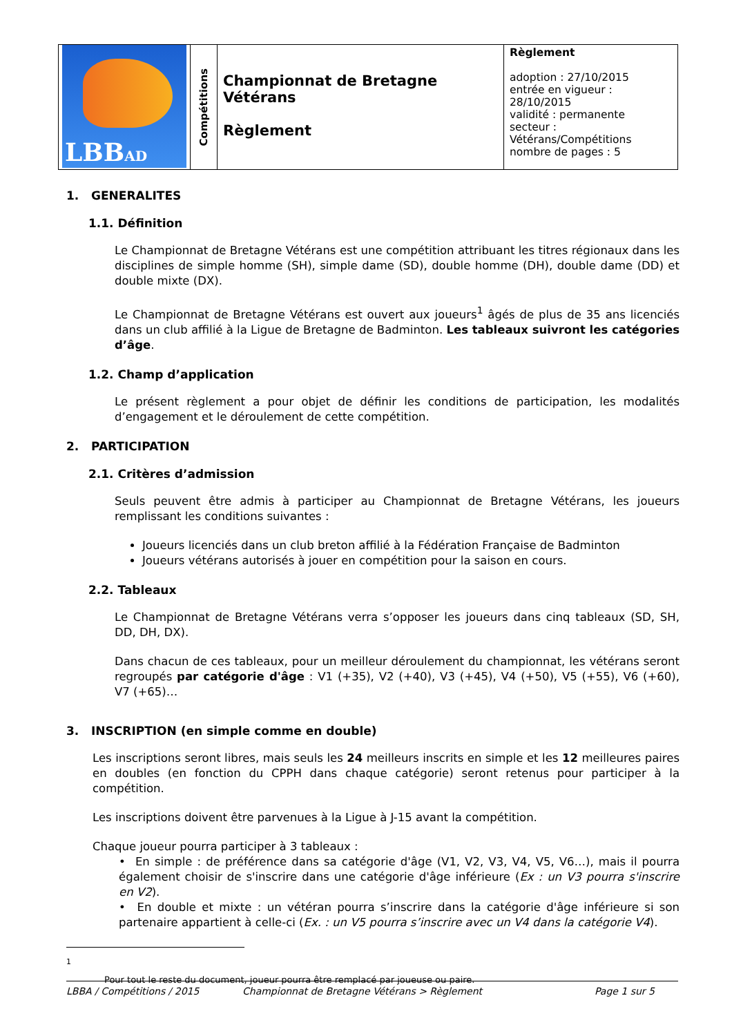| LBB AD | Compétitions | Championnat de Bretagne Vétérans Règlement | Règlement adoption : 27/10/2015 entrée en vigueur : 28/10/2015 validité : permanente secteur : Vétérans/Compétitions nombre de pages : 5 |
1. GENERALITES
1.1. Définition
Le Championnat de Bretagne Vétérans est une compétition attribuant les titres régionaux dans les disciplines de simple homme (SH), simple dame (SD), double homme (DH), double dame (DD) et double mixte (DX).
Le Championnat de Bretagne Vétérans est ouvert aux joueurs<sup>1</sup> âgés de plus de 35 ans licenciés dans un club affilié à la Ligue de Bretagne de Badminton. Les tableaux suivront les catégories d’âge.
1.2. Champ d’application
Le présent règlement a pour objet de définir les conditions de participation, les modalités d’engagement et le déroulement de cette compétition.
2. PARTICIPATION
2.1. Critères d’admission
Seuls peuvent être admis à participer au Championnat de Bretagne Vétérans, les joueurs remplissant les conditions suivantes :
Joueurs licenciés dans un club breton affilié à la Fédération Française de Badminton
Joueurs vétérans autorisés à jouer en compétition pour la saison en cours.
2.2. Tableaux
Le Championnat de Bretagne Vétérans verra s’opposer les joueurs dans cinq tableaux (SD, SH, DD, DH, DX).
Dans chacun de ces tableaux, pour un meilleur déroulement du championnat, les vétérans seront regroupés par catégorie d'âge : V1 (+35), V2 (+40), V3 (+45), V4 (+50), V5 (+55), V6 (+60), V7 (+65)…
3. INSCRIPTION (en simple comme en double)
Les inscriptions seront libres, mais seuls les 24 meilleurs inscrits en simple et les 12 meilleures paires en doubles (en fonction du CPPH dans chaque catégorie) seront retenus pour participer à la compétition.
Les inscriptions doivent être parvenues à la Ligue à J-15 avant la compétition.
Chaque joueur pourra participer à 3 tableaux :
• En simple : de préférence dans sa catégorie d'âge (V1, V2, V3, V4, V5, V6…), mais il pourra également choisir de s'inscrire dans une catégorie d'âge inférieure (Ex : un V3 pourra s'inscrire en V2).
• En double et mixte : un vétéran pourra s’inscrire dans la catégorie d'âge inférieure si son partenaire appartient à celle-ci (Ex. : un V5 pourra s’inscrire avec un V4 dans la catégorie V4).
<sup>1</sup> Pour tout le reste du document, joueur pourra être remplacé par joueuse ou paire.
LBBA / Compétitions / 2015 Championnat de Bretagne Vétérans > Règlement Page 1 sur 5